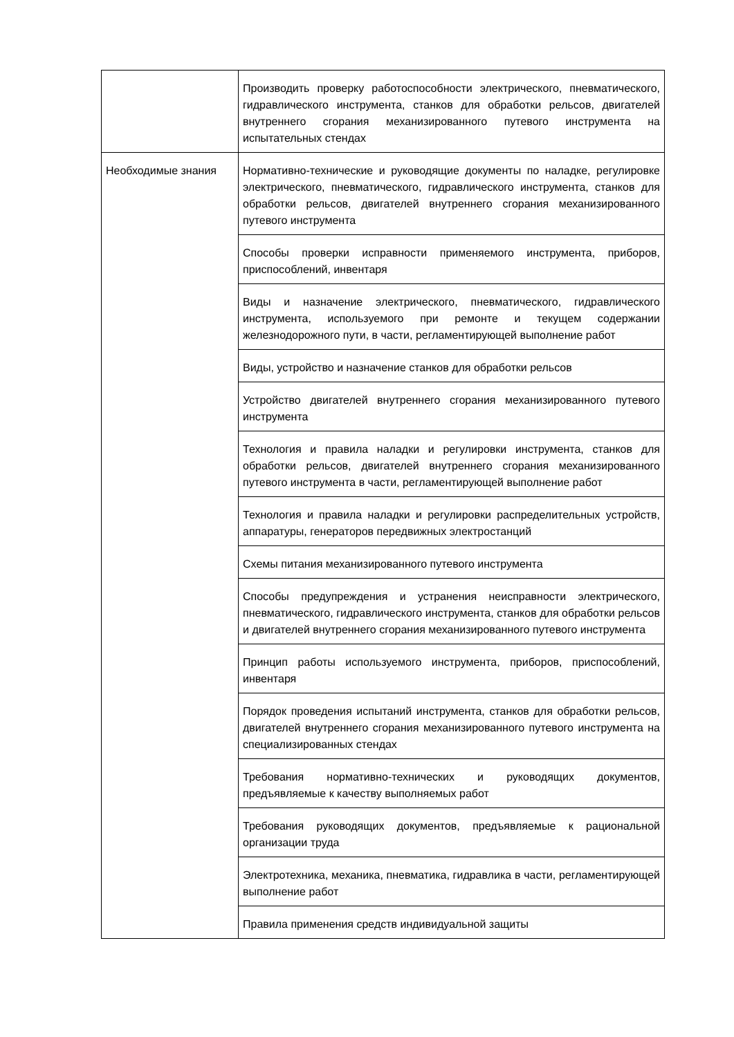| | Производить проверку работоспособности электрического, пневматического, гидравлического инструмента, станков для обработки рельсов, двигателей внутреннего сгорания механизированного путевого инструмента на испытательных стендах |
| Необходимые знания | Нормативно-технические и руководящие документы по наладке, регулировке электрического, пневматического, гидравлического инструмента, станков для обработки рельсов, двигателей внутреннего сгорания механизированного путевого инструмента |
| | Способы проверки исправности применяемого инструмента, приборов, приспособлений, инвентаря |
| | Виды и назначение электрического, пневматического, гидравлического инструмента, используемого при ремонте и текущем содержании железнодорожного пути, в части, регламентирующей выполнение работ |
| | Виды, устройство и назначение станков для обработки рельсов |
| | Устройство двигателей внутреннего сгорания механизированного путевого инструмента |
| | Технология и правила наладки и регулировки инструмента, станков для обработки рельсов, двигателей внутреннего сгорания механизированного путевого инструмента в части, регламентирующей выполнение работ |
| | Технология и правила наладки и регулировки распределительных устройств, аппаратуры, генераторов передвижных электростанций |
| | Схемы питания механизированного путевого инструмента |
| | Способы предупреждения и устранения неисправности электрического, пневматического, гидравлического инструмента, станков для обработки рельсов и двигателей внутреннего сгорания механизированного путевого инструмента |
| | Принцип работы используемого инструмента, приборов, приспособлений, инвентаря |
| | Порядок проведения испытаний инструмента, станков для обработки рельсов, двигателей внутреннего сгорания механизированного путевого инструмента на специализированных стендах |
| | Требования нормативно-технических и руководящих документов, предъявляемые к качеству выполняемых работ |
| | Требования руководящих документов, предъявляемые к рациональной организации труда |
| | Электротехника, механика, пневматика, гидравлика в части, регламентирующей выполнение работ |
| | Правила применения средств индивидуальной защиты |